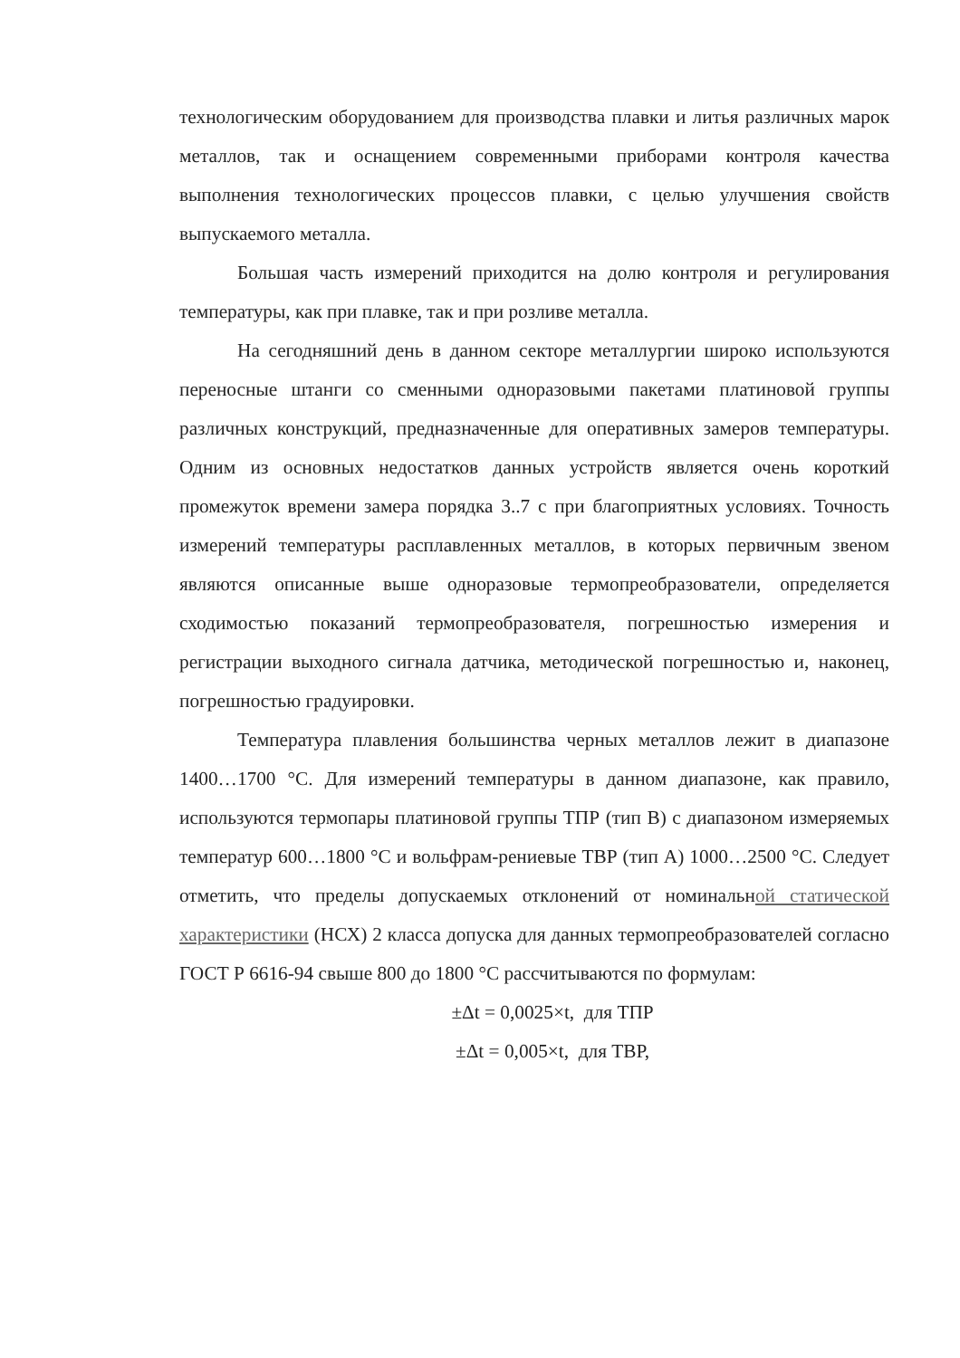технологическим оборудованием для производства плавки и литья различных марок металлов, так и оснащением современными приборами контроля качества выполнения технологических процессов плавки, с целью улучшения свойств выпускаемого металла.
Большая часть измерений приходится на долю контроля и регулирования температуры, как при плавке, так и при розливе металла.
На сегодняшний день в данном секторе металлургии широко используются переносные штанги со сменными одноразовыми пакетами платиновой группы различных конструкций, предназначенные для оперативных замеров температуры. Одним из основных недостатков данных устройств является очень короткий промежуток времени замера порядка 3..7 с при благоприятных условиях. Точность измерений температуры расплавленных металлов, в которых первичным звеном являются описанные выше одноразовые термопреобразователи, определяется сходимостью показаний термопреобразователя, погрешностью измерения и регистрации выходного сигнала датчика, методической погрешностью и, наконец, погрешностью градуировки.
Температура плавления большинства черных металлов лежит в диапазоне 1400…1700 °С. Для измерений температуры в данном диапазоне, как правило, используются термопары платиновой группы ТПР (тип В) с диапазоном измеряемых температур 600…1800 °С и вольфрам-рениевые ТВР (тип А) 1000…2500 °С. Следует отметить, что пределы допускаемых отклонений от номинальной статической характеристики (НСХ) 2 класса допуска для данных термопреобразователей согласно ГОСТ Р 6616-94 свыше 800 до 1800 °С рассчитываются по формулам:
±Δt = 0,0025×t, для ТПР
±Δt = 0,005×t, для ТВР,